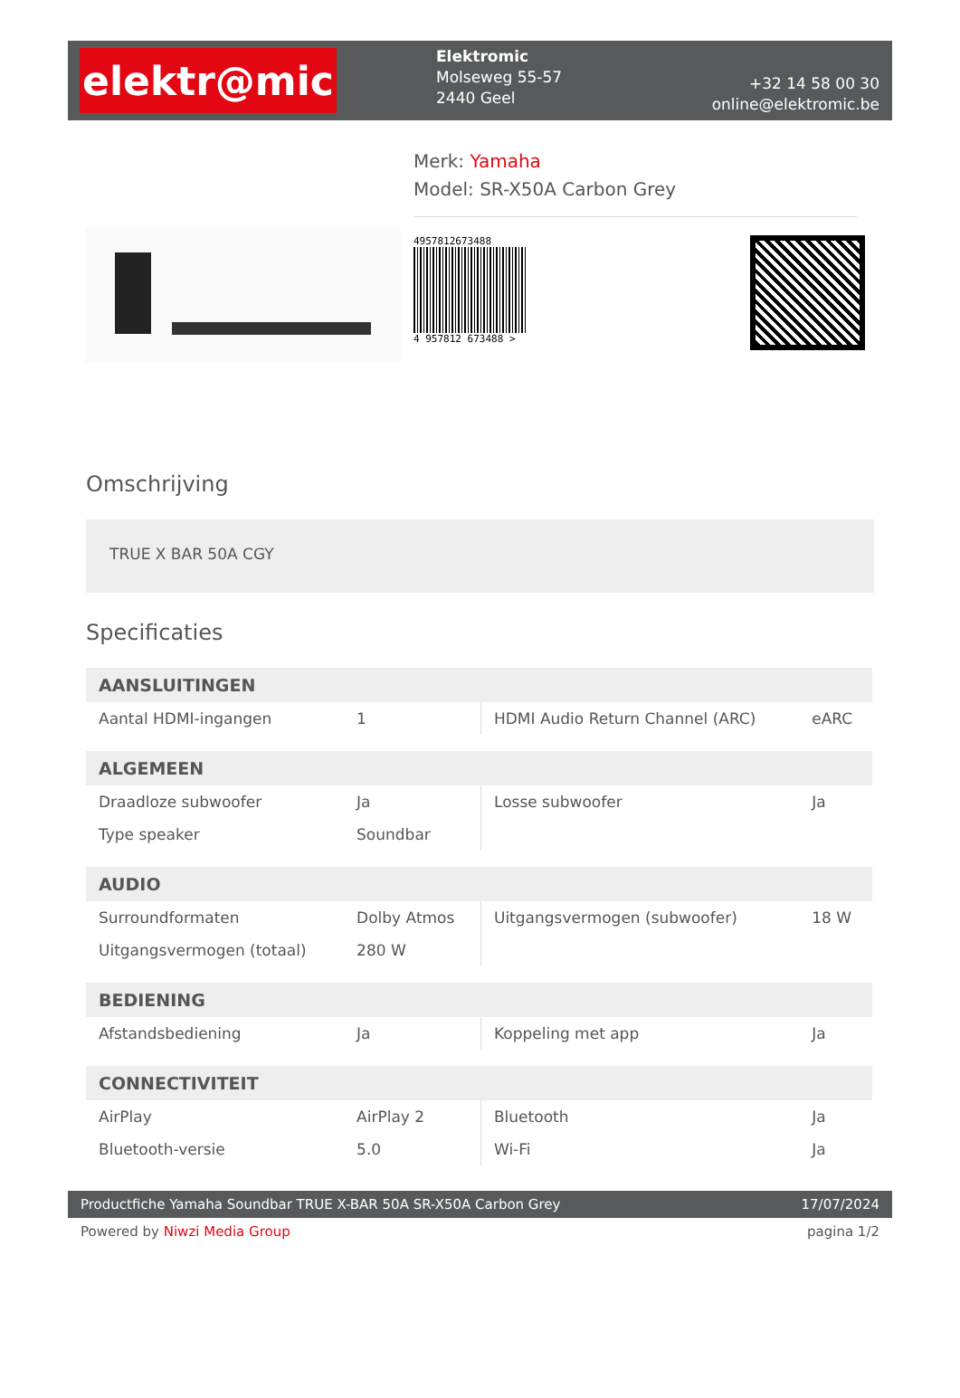elektr@mic
Elektromic
Molseweg 55-57
2440 Geel
+32 14 58 00 30
online@elektromic.be
Merk: Yamaha
Model: SR-X50A Carbon Grey
4957812673488
4 957812 673488 >
Omschrijving
TRUE X BAR 50A CGY
Specificaties
| AANSLUITINGEN | | | |
| --- | --- | --- | --- |
| Aantal HDMI-ingangen | 1 | HDMI Audio Return Channel (ARC) | eARC |
| ALGEMEEN | | | |
| Draadloze subwoofer | Ja | Losse subwoofer | Ja |
| Type speaker | Soundbar | | |
| AUDIO | | | |
| Surroundformaten | Dolby Atmos | Uitgangsvermogen (subwoofer) | 18 W |
| Uitgangsvermogen (totaal) | 280 W | | |
| BEDIENING | | | |
| Afstandsbediening | Ja | Koppeling met app | Ja |
| CONNECTIVITEIT | | | |
| AirPlay | AirPlay 2 | Bluetooth | Ja |
| Bluetooth-versie | 5.0 | Wi-Fi | Ja |
Productfiche Yamaha Soundbar TRUE X-BAR 50A SR-X50A Carbon Grey 17/07/2024
Powered by Niwzi Media Group pagina 1/2